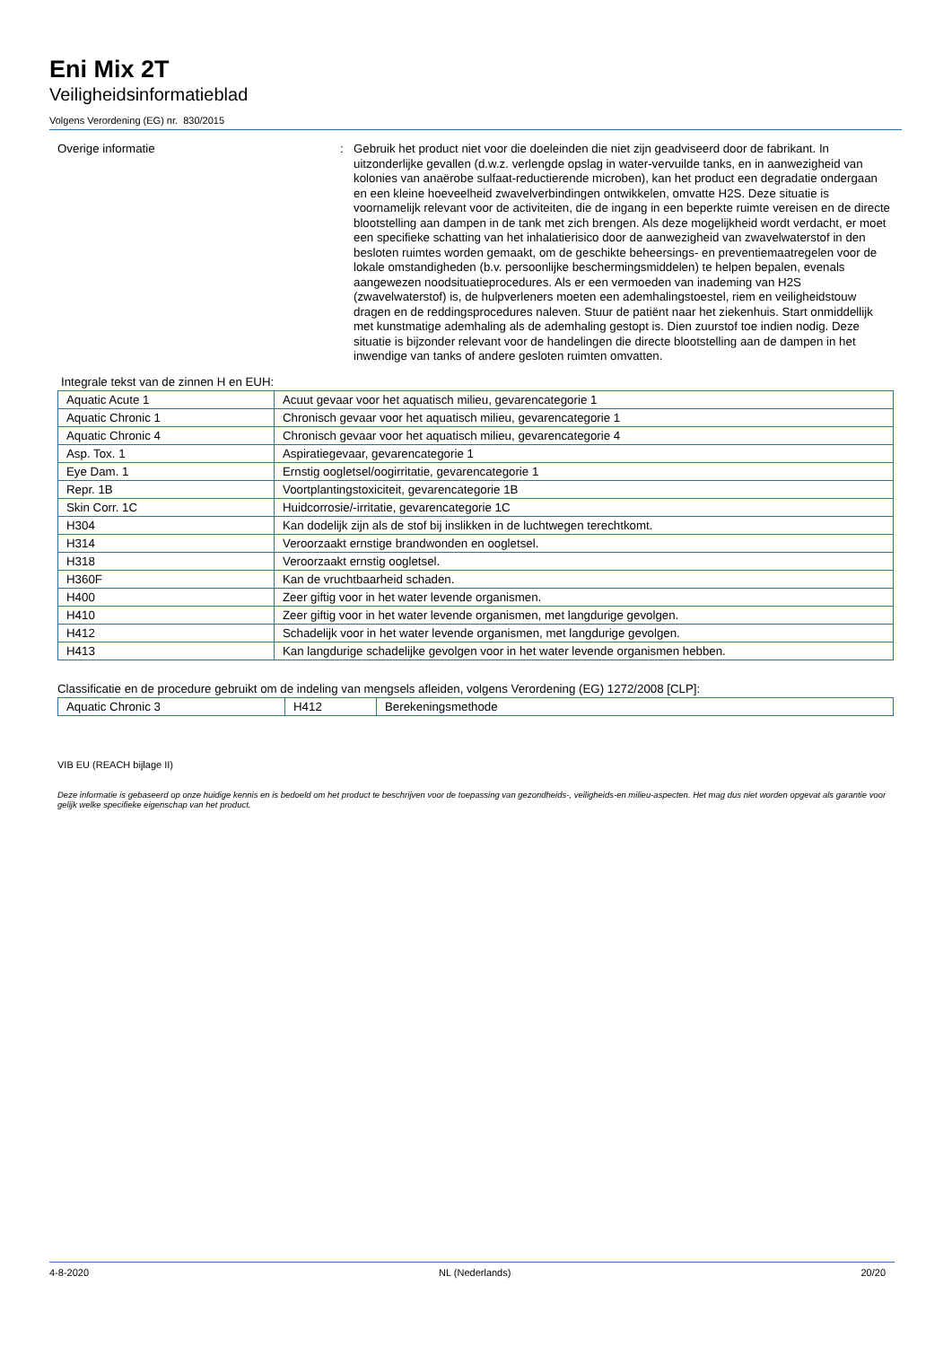Eni Mix 2T
Veiligheidsinformatieblad
Volgens Verordening (EG) nr. 830/2015
Overige informatie :
Gebruik het product niet voor die doeleinden die niet zijn geadviseerd door de fabrikant. In uitzonderlijke gevallen (d.w.z. verlengde opslag in water-vervuilde tanks, en in aanwezigheid van kolonies van anaërobe sulfaat-reductierende microben), kan het product een degradatie ondergaan en een kleine hoeveelheid zwavelverbindingen ontwikkelen, omvatte H2S. Deze situatie is voornamelijk relevant voor de activiteiten, die de ingang in een beperkte ruimte vereisen en de directe blootstelling aan dampen in de tank met zich brengen. Als deze mogelijkheid wordt verdacht, er moet een specifieke schatting van het inhalatierisico door de aanwezigheid van zwavelwaterstof in den besloten ruimtes worden gemaakt, om de geschikte beheersings- en preventiemaatregelen voor de lokale omstandigheden (b.v. persoonlijke beschermingsmiddelen) te helpen bepalen, evenals aangewezen noodsituatieprocedures. Als er een vermoeden van inademing van H2S (zwavelwaterstof) is, de hulpverleners moeten een ademhalingstoestel, riem en veiligheidstouw dragen en de reddingsprocedures naleven. Stuur de patiënt naar het ziekenhuis. Start onmiddellijk met kunstmatige ademhaling als de ademhaling gestopt is. Dien zuurstof toe indien nodig. Deze situatie is bijzonder relevant voor de handelingen die directe blootstelling aan de dampen in het inwendige van tanks of andere gesloten ruimten omvatten.
Integrale tekst van de zinnen H en EUH:
| Aquatic Acute 1 | Acuut gevaar voor het aquatisch milieu, gevarencategorie 1 |
| Aquatic Chronic 1 | Chronisch gevaar voor het aquatisch milieu, gevarencategorie 1 |
| Aquatic Chronic 4 | Chronisch gevaar voor het aquatisch milieu, gevarencategorie 4 |
| Asp. Tox. 1 | Aspiratiegevaar, gevarencategorie 1 |
| Eye Dam. 1 | Ernstig oogletsel/oogirritatie, gevarencategorie 1 |
| Repr. 1B | Voortplantingstoxiciteit, gevarencategorie 1B |
| Skin Corr. 1C | Huidcorrosie/-irritatie, gevarencategorie 1C |
| H304 | Kan dodelijk zijn als de stof bij inslikken in de luchtwegen terechtkomt. |
| H314 | Veroorzaakt ernstige brandwonden en oogletsel. |
| H318 | Veroorzaakt ernstig oogletsel. |
| H360F | Kan de vruchtbaarheid schaden. |
| H400 | Zeer giftig voor in het water levende organismen. |
| H410 | Zeer giftig voor in het water levende organismen, met langdurige gevolgen. |
| H412 | Schadelijk voor in het water levende organismen, met langdurige gevolgen. |
| H413 | Kan langdurige schadelijke gevolgen voor in het water levende organismen hebben. |
Classificatie en de procedure gebruikt om de indeling van mengsels afleiden, volgens Verordening (EG) 1272/2008 [CLP]:
| Aquatic Chronic 3 | H412 | Berekeningsmethode |
VIB EU (REACH bijlage II)
Deze informatie is gebaseerd op onze huidige kennis en is bedoeld om het product te beschrijven voor de toepassing van gezondheids-, veiligheids-en milieu-aspecten. Het mag dus niet worden opgevat als garantie voor gelijk welke specifieke eigenschap van het product.
4-8-2020 NL (Nederlands) 20/20